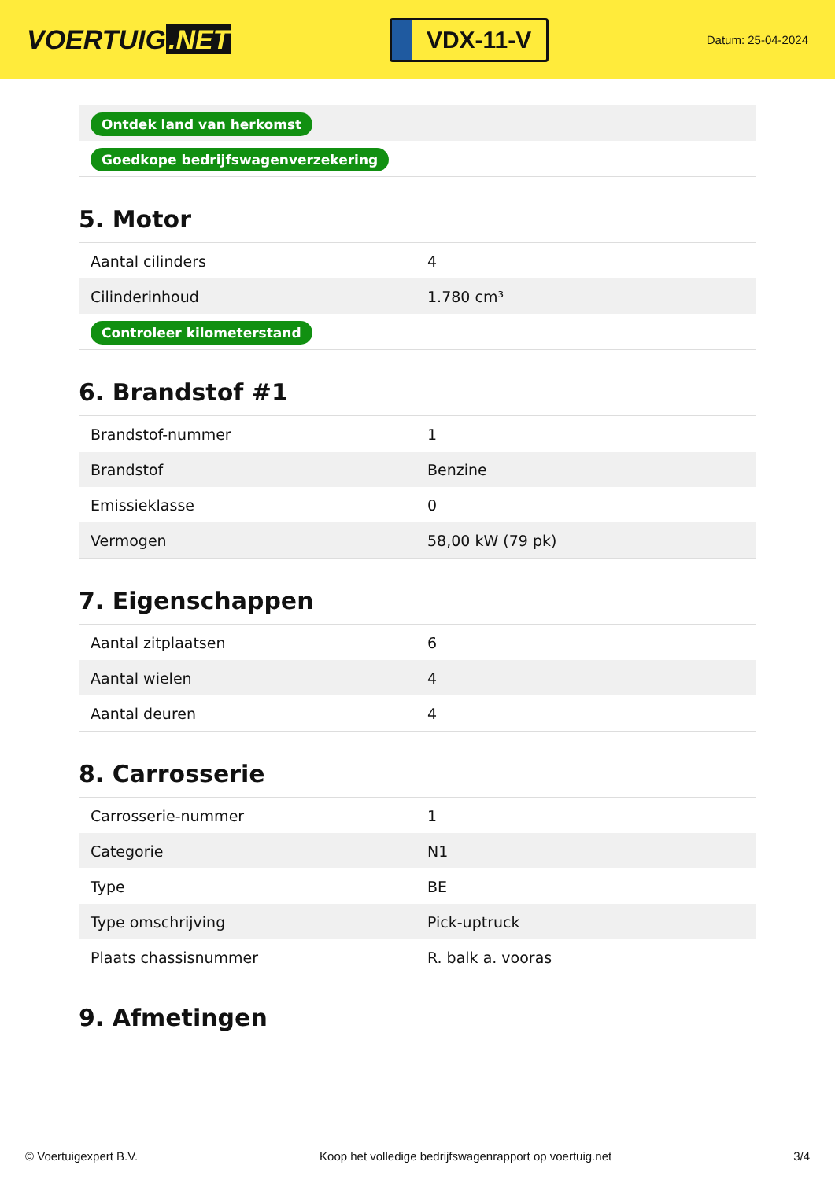VOERTUIG.NET
VDX-11-V
Datum: 25-04-2024
| Ontdek land van herkomst |
| Goedkope bedrijfswagenverzekering |
5. Motor
| Aantal cilinders | 4 |
| Cilinderinhoud | 1.780 cm³ |
| Controleer kilometerstand | |
6. Brandstof #1
| Brandstof-nummer | 1 |
| Brandstof | Benzine |
| Emissieklasse | 0 |
| Vermogen | 58,00 kW (79 pk) |
7. Eigenschappen
| Aantal zitplaatsen | 6 |
| Aantal wielen | 4 |
| Aantal deuren | 4 |
8. Carrosserie
| Carrosserie-nummer | 1 |
| Categorie | N1 |
| Type | BE |
| Type omschrijving | Pick-uptruck |
| Plaats chassisnummer | R. balk a. vooras |
9. Afmetingen
© Voertuigexpert B.V. Koop het volledige bedrijfswagenrapport op voertuig.net 3/4